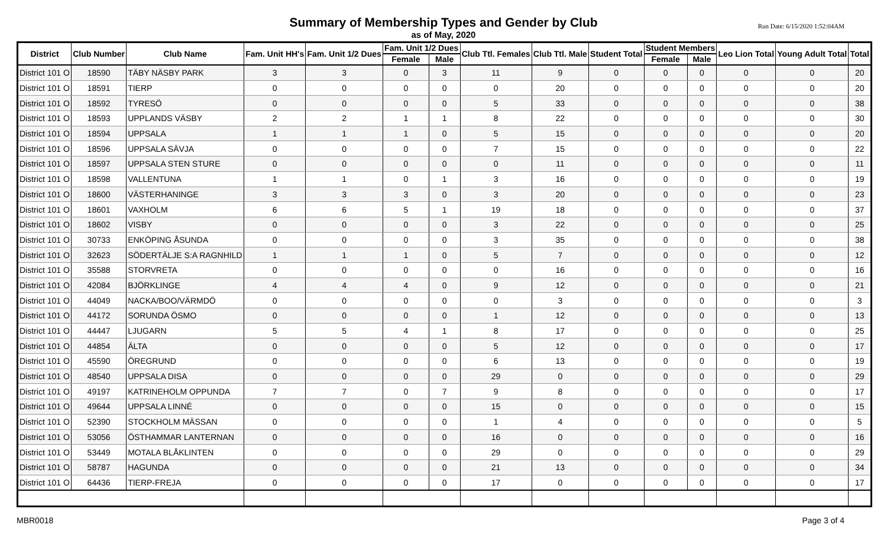Summary of Membership Types and Gender by Club
as of May, 2020
Run Date: 6/15/2020 1:52:04AM
| District | Club Number | Club Name | Fam. Unit HH's | Fam. Unit 1/2 Dues | Fam. Unit 1/2 Dues | | Club Ttl. Females | Club Ttl. Male | Student Total | Student Members | | Leo Lion Total | Young Adult Total | Total |
| --- | --- | --- | --- | --- | --- | --- | --- | --- | --- | --- | --- | --- | --- | --- |
| | | | | | Female | Male | | | | Female | Male | | | |
| District 101 O | 18590 | TÄBY NÄSBY PARK | 3 | 3 | 0 | 3 | 11 | 9 | 0 | 0 | 0 | 0 | 0 | 20 |
| District 101 O | 18591 | TIERP | 0 | 0 | 0 | 0 | 0 | 20 | 0 | 0 | 0 | 0 | 0 | 20 |
| District 101 O | 18592 | TYRESÖ | 0 | 0 | 0 | 0 | 5 | 33 | 0 | 0 | 0 | 0 | 0 | 38 |
| District 101 O | 18593 | UPPLANDS VÄSBY | 2 | 2 | 1 | 1 | 8 | 22 | 0 | 0 | 0 | 0 | 0 | 30 |
| District 101 O | 18594 | UPPSALA | 1 | 1 | 1 | 0 | 5 | 15 | 0 | 0 | 0 | 0 | 0 | 20 |
| District 101 O | 18596 | UPPSALA SÄVJA | 0 | 0 | 0 | 0 | 7 | 15 | 0 | 0 | 0 | 0 | 0 | 22 |
| District 101 O | 18597 | UPPSALA STEN STURE | 0 | 0 | 0 | 0 | 0 | 11 | 0 | 0 | 0 | 0 | 0 | 11 |
| District 101 O | 18598 | VALLENTUNA | 1 | 1 | 0 | 1 | 3 | 16 | 0 | 0 | 0 | 0 | 0 | 19 |
| District 101 O | 18600 | VÄSTERHANINGE | 3 | 3 | 3 | 0 | 3 | 20 | 0 | 0 | 0 | 0 | 0 | 23 |
| District 101 O | 18601 | VAXHOLM | 6 | 6 | 5 | 1 | 19 | 18 | 0 | 0 | 0 | 0 | 0 | 37 |
| District 101 O | 18602 | VISBY | 0 | 0 | 0 | 0 | 3 | 22 | 0 | 0 | 0 | 0 | 0 | 25 |
| District 101 O | 30733 | ENKÖPING ÅSUNDA | 0 | 0 | 0 | 0 | 3 | 35 | 0 | 0 | 0 | 0 | 0 | 38 |
| District 101 O | 32623 | SÖDERTÄLJE S:A RAGNHILD | 1 | 1 | 1 | 0 | 5 | 7 | 0 | 0 | 0 | 0 | 0 | 12 |
| District 101 O | 35588 | STORVRETA | 0 | 0 | 0 | 0 | 0 | 16 | 0 | 0 | 0 | 0 | 0 | 16 |
| District 101 O | 42084 | BJÖRKLINGE | 4 | 4 | 4 | 0 | 9 | 12 | 0 | 0 | 0 | 0 | 0 | 21 |
| District 101 O | 44049 | NACKA/BOO/VÄRMDÖ | 0 | 0 | 0 | 0 | 0 | 3 | 0 | 0 | 0 | 0 | 0 | 3 |
| District 101 O | 44172 | SORUNDA ÖSMO | 0 | 0 | 0 | 0 | 1 | 12 | 0 | 0 | 0 | 0 | 0 | 13 |
| District 101 O | 44447 | LJUGARN | 5 | 5 | 4 | 1 | 8 | 17 | 0 | 0 | 0 | 0 | 0 | 25 |
| District 101 O | 44854 | ÄLTA | 0 | 0 | 0 | 0 | 5 | 12 | 0 | 0 | 0 | 0 | 0 | 17 |
| District 101 O | 45590 | ÖREGRUND | 0 | 0 | 0 | 0 | 6 | 13 | 0 | 0 | 0 | 0 | 0 | 19 |
| District 101 O | 48540 | UPPSALA DISA | 0 | 0 | 0 | 0 | 29 | 0 | 0 | 0 | 0 | 0 | 0 | 29 |
| District 101 O | 49197 | KATRINEHOLM OPPUNDA | 7 | 7 | 0 | 7 | 9 | 8 | 0 | 0 | 0 | 0 | 0 | 17 |
| District 101 O | 49644 | UPPSALA LINNÉ | 0 | 0 | 0 | 0 | 15 | 0 | 0 | 0 | 0 | 0 | 0 | 15 |
| District 101 O | 52390 | STOCKHOLM MÄSSAN | 0 | 0 | 0 | 0 | 1 | 4 | 0 | 0 | 0 | 0 | 0 | 5 |
| District 101 O | 53056 | ÖSTHAMMAR LANTERNAN | 0 | 0 | 0 | 0 | 16 | 0 | 0 | 0 | 0 | 0 | 0 | 16 |
| District 101 O | 53449 | MOTALA BLÅKLINTEN | 0 | 0 | 0 | 0 | 29 | 0 | 0 | 0 | 0 | 0 | 0 | 29 |
| District 101 O | 58787 | HAGUNDA | 0 | 0 | 0 | 0 | 21 | 13 | 0 | 0 | 0 | 0 | 0 | 34 |
| District 101 O | 64436 | TIERP-FREJA | 0 | 0 | 0 | 0 | 17 | 0 | 0 | 0 | 0 | 0 | 0 | 17 |
MBR0018 Page 3 of 4